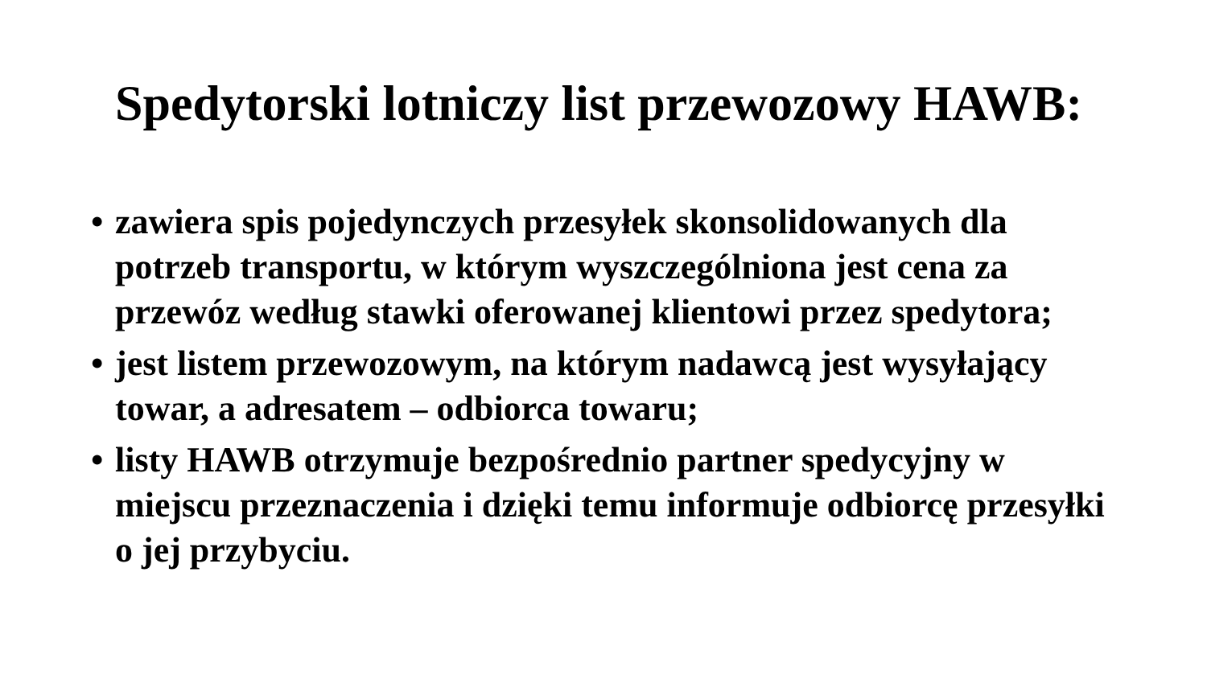Spedytorski lotniczy list przewozowy HAWB:
• zawiera spis pojedynczych przesyłek skonsolidowanych dla potrzeb transportu, w którym wyszczególniona jest cena za przewóz według stawki oferowanej klientowi przez spedytora;
• jest listem przewozowym, na którym nadawcą jest wysyłający towar, a adresatem – odbiorca towaru;
• listy HAWB otrzymuje bezpośrednio partner spedycyjny w miejscu przeznaczenia i dzięki temu informuje odbiorcę przesyłki o jej przybyciu.